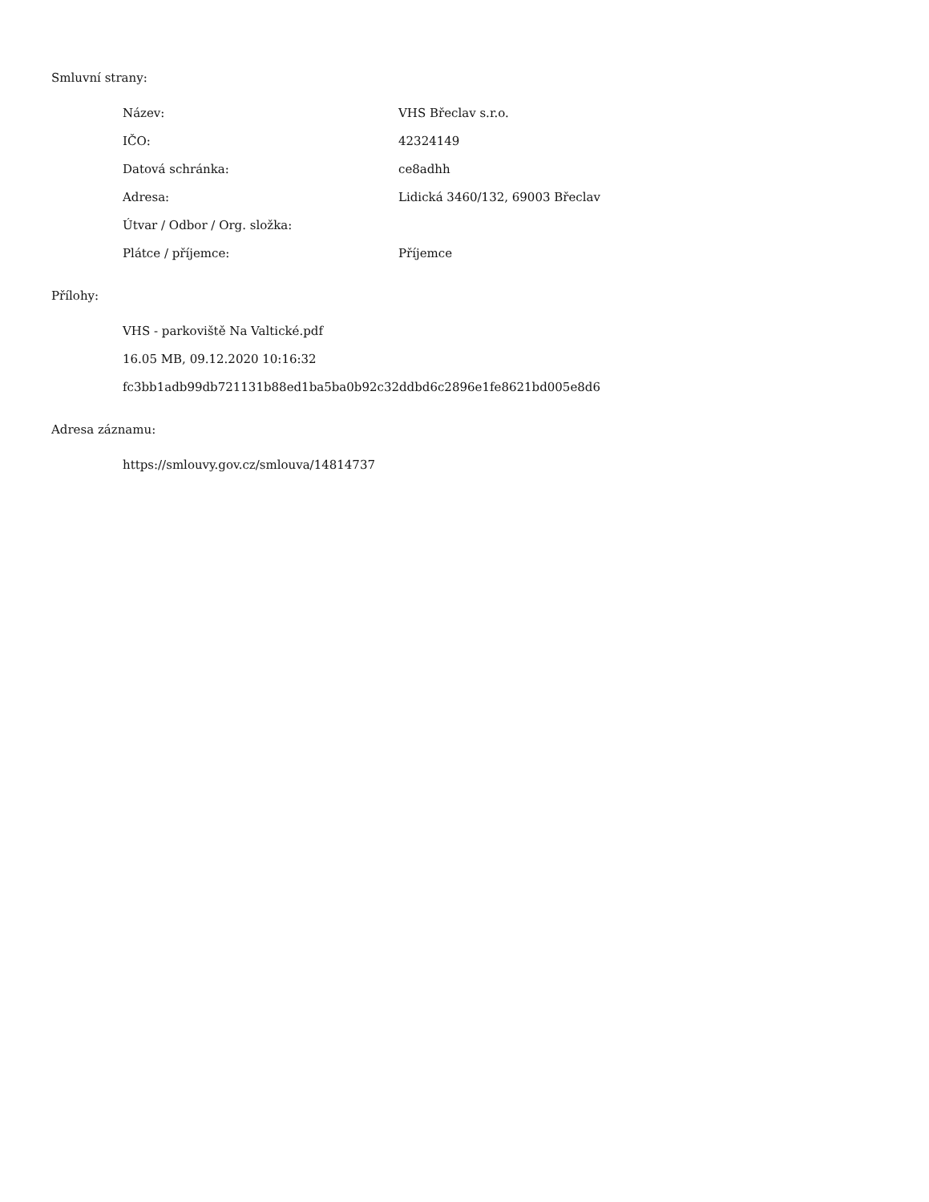Smluvní strany:
| Název: | VHS Břeclav s.r.o. |
| IČO: | 42324149 |
| Datová schránka: | ce8adhh |
| Adresa: | Lidická 3460/132, 69003 Břeclav |
| Útvar / Odbor / Org. složka: | |
| Plátce / příjemce: | Příjemce |
Přílohy:
VHS - parkoviště Na Valtické.pdf
16.05 MB, 09.12.2020 10:16:32
fc3bb1adb99db721131b88ed1ba5ba0b92c32ddbd6c2896e1fe8621bd005e8d6
Adresa záznamu:
https://smlouvy.gov.cz/smlouva/14814737